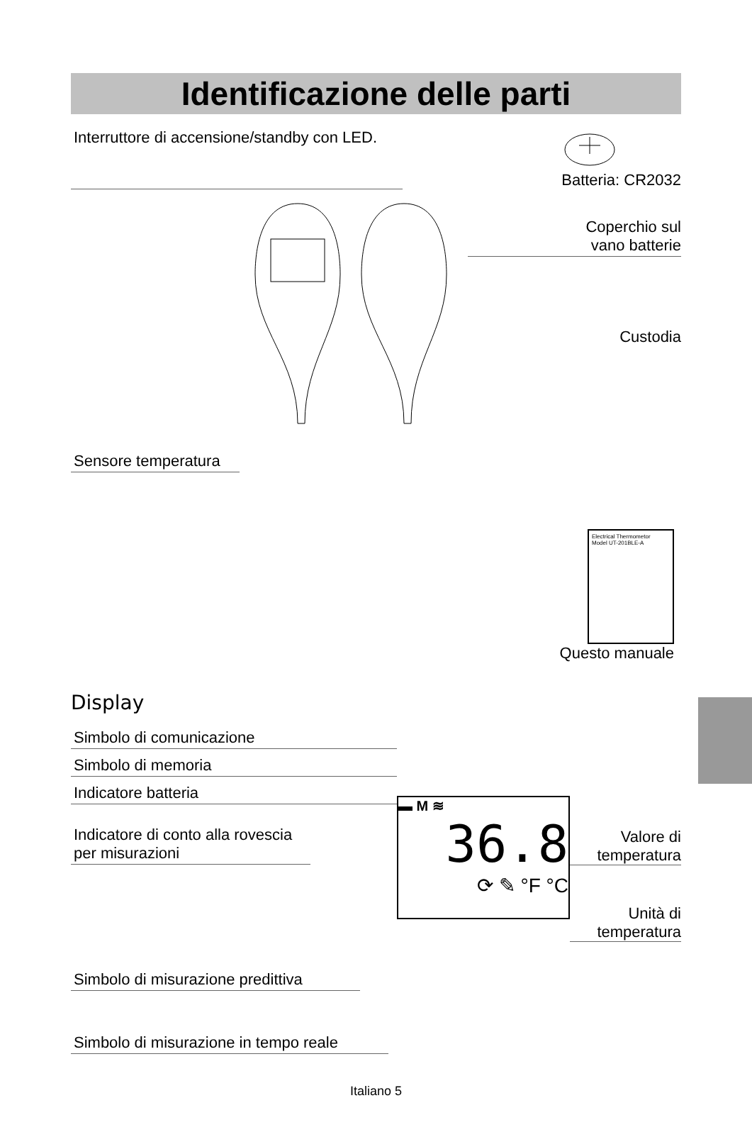Identificazione delle parti
Interruttore di accensione/standby con LED.
Batteria: CR2032
Sensore temperatura
Coperchio sul
vano batterie
Custodia
Electrical Thermometor
Model UT-201BLE-A
Questo manuale
Display
Simbolo di comunicazione
Simbolo di memoria
Indicatore batteria
Indicatore di conto alla rovescia per misurazioni
▬ M ≋
36.8
⟳ ✎ °F °C
Valore di temperatura
Unità di temperatura
Simbolo di misurazione predittiva
Simbolo di misurazione in tempo reale
Italiano 5